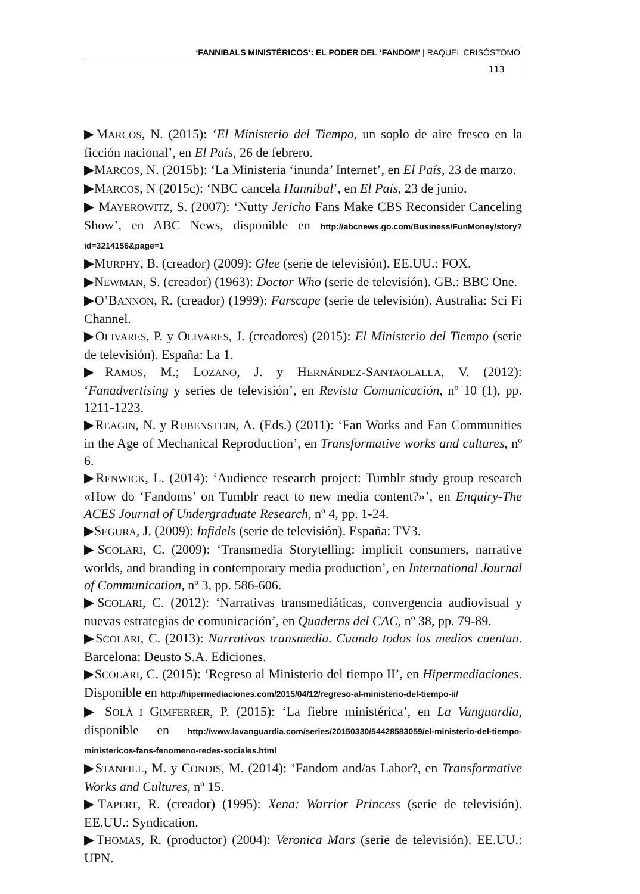‘FANNIBALS MINISTÉRICOS’: EL PODER DEL ‘FANDOM’ | RAQUEL CRISÓSTOMO
113
▶MARCOS, N. (2015): ‘El Ministerio del Tiempo, un soplo de aire fresco en la ficción nacional’, en El País, 26 de febrero.
▶MARCOS, N. (2015b): ‘La Ministeria ‘inunda’ Internet’, en El País, 23 de marzo.
▶MARCOS, N (2015c): ‘NBC cancela Hannibal’, en El País, 23 de junio.
▶ MAYEROWITZ, S. (2007): ‘Nutty Jericho Fans Make CBS Reconsider Canceling Show’, en ABC News, disponible en http://abcnews.go.com/Business/FunMoney/story?id=3214156&page=1
▶MURPHY, B. (creador) (2009): Glee (serie de televisión). EE.UU.: FOX.
▶NEWMAN, S. (creador) (1963): Doctor Who (serie de televisión). GB.: BBC One.
▶O’BANNON, R. (creador) (1999): Farscape (serie de televisión). Australia: Sci Fi Channel.
▶OLIVARES, P. y OLIVARES, J. (creadores) (2015): El Ministerio del Tiempo (serie de televisión). España: La 1.
▶RAMOS, M.; LOZANO, J. y HERNÁNDEZ-SANTAOLALLA, V. (2012): ‘Fanadvertising y series de televisión’, en Revista Comunicación, nº 10 (1), pp. 1211-1223.
▶REAGIN, N. y RUBENSTEIN, A. (Eds.) (2011): ‘Fan Works and Fan Communities in the Age of Mechanical Reproduction’, en Transformative works and cultures, nº 6.
▶RENWICK, L. (2014): ‘Audience research project: Tumblr study group research «How do ‘Fandoms’ on Tumblr react to new media content?»’, en Enquiry-The ACES Journal of Undergraduate Research, nº 4, pp. 1-24.
▶SEGURA, J. (2009): Infidels (serie de televisión). España: TV3.
▶SCOLARI, C. (2009): ‘Transmedia Storytelling: implicit consumers, narrative worlds, and branding in contemporary media production’, en International Journal of Communication, nº 3, pp. 586-606.
▶SCOLARI, C. (2012): ‘Narrativas transmediáticas, convergencia audiovisual y nuevas estrategias de comunicación’, en Quaderns del CAC, nº 38, pp. 79-89.
▶SCOLARI, C. (2013): Narrativas transmedia. Cuando todos los medios cuentan. Barcelona: Deusto S.A. Ediciones.
▶SCOLARI, C. (2015): ‘Regreso al Ministerio del tiempo II’, en Hipermediaciones. Disponible en http://hipermediaciones.com/2015/04/12/regreso-al-ministerio-del-tiempo-ii/
▶ SOLÀ I GIMFERRER, P. (2015): ‘La fiebre ministérica’, en La Vanguardia, disponible en http://www.lavanguardia.com/series/20150330/54428583059/el-ministerio-del-tiempo-ministericos-fans-fenomeno-redes-sociales.html
▶STANFILL, M. y CONDIS, M. (2014): ‘Fandom and/as Labor?, en Transformative Works and Cultures, nº 15.
▶TAPERT, R. (creador) (1995): Xena: Warrior Princess (serie de televisión). EE.UU.: Syndication.
▶THOMAS, R. (productor) (2004): Veronica Mars (serie de televisión). EE.UU.: UPN.